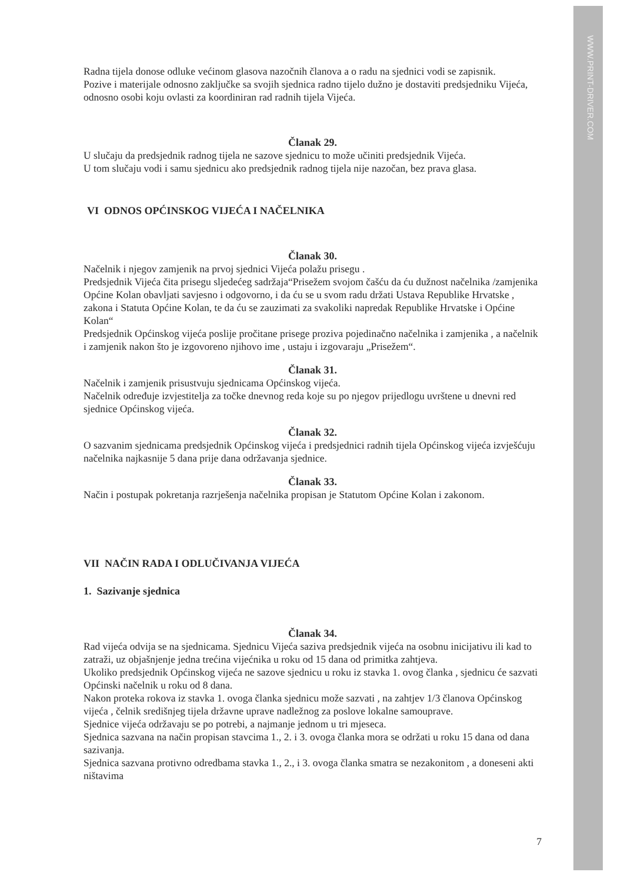WWW.PRINT-DRIVER.COM
Radna tijela donose odluke većinom glasova nazočnih članova a o radu na sjednici vodi se zapisnik.
Pozive i materijale odnosno zaključke sa svojih sjednica radno tijelo dužno je dostaviti predsjedniku Vijeća, odnosno osobi koju ovlasti za koordiniran rad radnih tijela Vijeća.
Članak 29.
U slučaju da predsjednik radnog tijela ne sazove sjednicu to može učiniti predsjednik Vijeća.
U tom slučaju vodi i samu sjednicu ako predsjednik radnog tijela nije nazočan, bez prava glasa.
VI ODNOS OPĆINSKOG VIJEĆA I NAČELNIKA
Članak 30.
Načelnik i njegov zamjenik na prvoj sjednici Vijeća polažu prisegu .
Predsjednik Vijeća čita prisegu sljedećeg sadržaja“Prisežem svojom čašću da ću dužnost načelnika /zamjenika Općine Kolan obavljati savjesno i odgovorno, i da ću se u svom radu držati Ustava Republike Hrvatske , zakona i Statuta Općine Kolan, te da ću se zauzimati za svakoliki napredak Republike Hrvatske i Općine Kolan“
Predsjednik Općinskog vijeća poslije pročitane prisege proziva pojedinačno načelnika i zamjenika , a načelnik i zamjenik nakon što je izgovoreno njihovo ime , ustaju i izgovaraju „Prisežem“.
Članak 31.
Načelnik i zamjenik prisustvuju sjednicama Općinskog vijeća.
Načelnik određuje izvjestitelja za točke dnevnog reda koje su po njegov prijedlogu uvrštene u dnevni red sjednice Općinskog vijeća.
Članak 32.
O sazvanim sjednicama predsjednik Općinskog vijeća i predsjednici radnih tijela Općinskog vijeća izvješćuju načelnika najkasnije 5 dana prije dana održavanja sjednice.
Članak 33.
Način i postupak pokretanja razrješenja načelnika propisan je Statutom Općine Kolan i zakonom.
VII NAČIN RADA I ODLUČIVANJA VIJEĆA
1. Sazivanje sjednica
Članak 34.
Rad vijeća odvija se na sjednicama. Sjednicu Vijeća saziva predsjednik vijeća na osobnu inicijativu ili kad to zatraži, uz objašnjenje jedna trećina vijećnika u roku od 15 dana od primitka zahtjeva.
Ukoliko predsjednik Općinskog vijeća ne sazove sjednicu u roku iz stavka 1. ovog članka , sjednicu će sazvati Općinski načelnik u roku od 8 dana.
Nakon proteka rokova iz stavka 1. ovoga članka sjednicu može sazvati , na zahtjev 1/3 članova Općinskog vijeća , čelnik središnjeg tijela državne uprave nadležnog za poslove lokalne samouprave.
Sjednice vijeća održavaju se po potrebi, a najmanje jednom u tri mjeseca.
Sjednica sazvana na način propisan stavcima 1., 2. i 3. ovoga članka mora se održati u roku 15 dana od dana sazivanja.
Sjednica sazvana protivno odredbama stavka 1., 2., i 3. ovoga članka smatra se nezakonitom , a doneseni akti ništavima
7